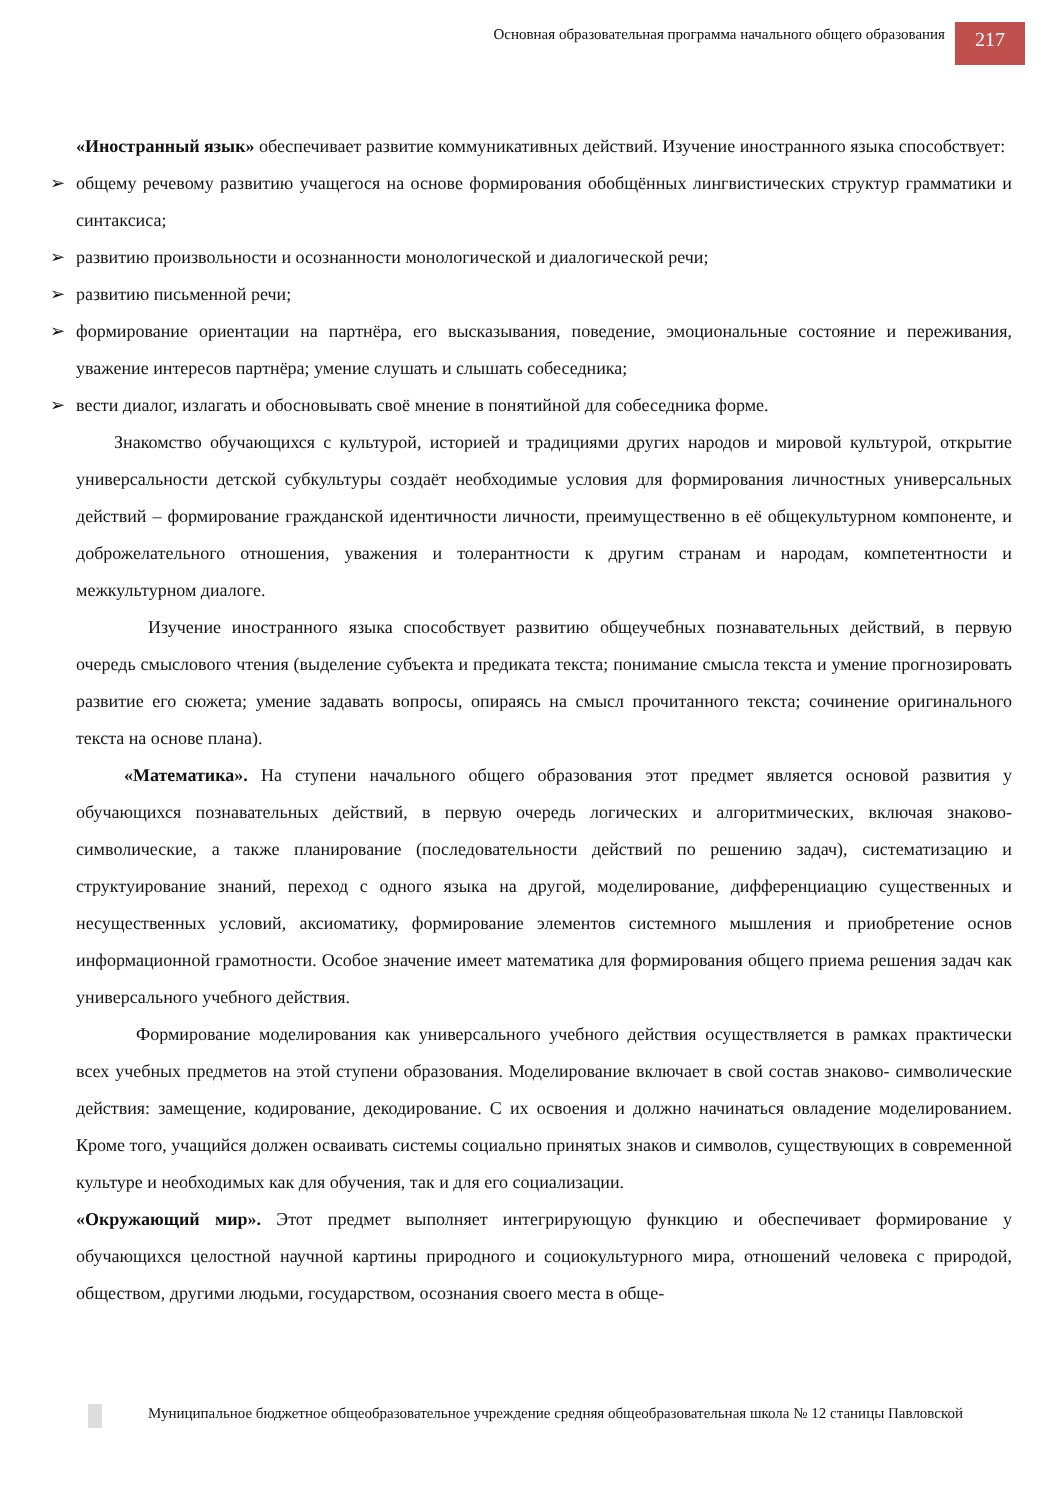Основная образовательная программа начального общего образования
217
«Иностранный язык» обеспечивает развитие коммуникативных действий. Изучение иностранного языка способствует:
➢ общему речевому развитию учащегося на основе формирования обобщённых лингвистических структур грамматики и синтаксиса;
➢ развитию произвольности и осознанности монологической и диалогической речи;
➢ развитию письменной речи;
➢ формирование ориентации на партнёра, его высказывания, поведение, эмоциональные состояние и переживания, уважение интересов партнёра; умение слушать и слышать собеседника;
➢ вести диалог, излагать и обосновывать своё мнение в понятийной для собеседника форме.
Знакомство обучающихся с культурой, историей и традициями других народов и мировой культурой, открытие универсальности детской субкультуры создаёт необходимые условия для формирования личностных универсальных действий – формирование гражданской идентичности личности, преимущественно в её общекультурном компоненте, и доброжелательного отношения, уважения и толерантности к другим странам и народам, компетентности и межкультурном диалоге.
Изучение иностранного языка способствует развитию общеучебных познавательных действий, в первую очередь смыслового чтения (выделение субъекта и предиката текста; понимание смысла текста и умение прогнозировать развитие его сюжета; умение задавать вопросы, опираясь на смысл прочитанного текста; сочинение оригинального текста на основе плана).
«Математика». На ступени начального общего образования этот предмет является основой развития у обучающихся познавательных действий, в первую очередь логических и алгоритмических, включая знаково- символические, а также планирование (последовательности действий по решению задач), систематизацию и структуирование знаний, переход с одного языка на другой, моделирование, дифференциацию существенных и несущественных условий, аксиоматику, формирование элементов системного мышления и приобретение основ информационной грамотности. Особое значение имеет математика для формирования общего приема решения задач как универсального учебного действия.
Формирование моделирования как универсального учебного действия осуществляется в рамках практически всех учебных предметов на этой ступени образования. Моделирование включает в свой состав знаково- символические действия: замещение, кодирование, декодирование. С их освоения и должно начинаться овладение моделированием. Кроме того, учащийся должен осваивать системы социально принятых знаков и символов, существующих в современной культуре и необходимых как для обучения, так и для его социализации.
«Окружающий мир». Этот предмет выполняет интегрирующую функцию и обеспечивает формирование у обучающихся целостной научной картины природного и социокультурного мира, отношений человека с природой, обществом, другими людьми, государством, осознания своего места в обще-
Муниципальное бюджетное общеобразовательное учреждение средняя общеобразовательная школа № 12 станицы Павловской